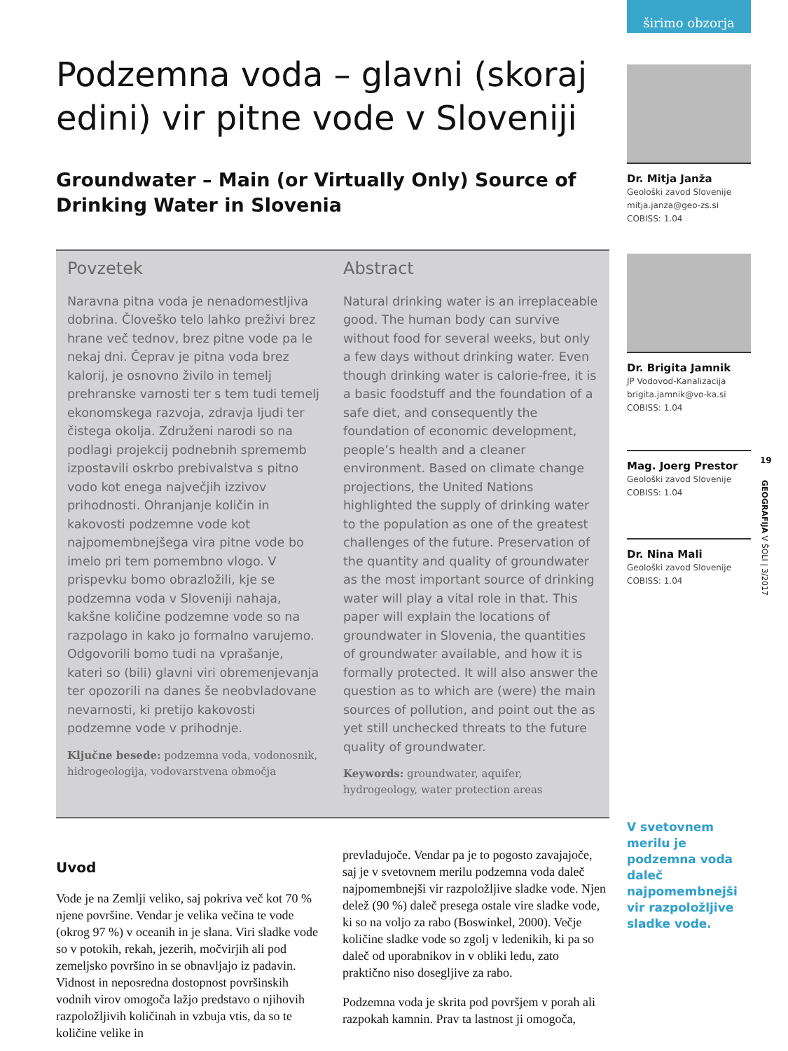Podzemna voda – glavni (skoraj edini) vir pitne vode v Sloveniji
Groundwater – Main (or Virtually Only) Source of Drinking Water in Slovenia
Povzetek
Naravna pitna voda je nenadomestljiva dobrina. Človeško telo lahko preživi brez hrane več tednov, brez pitne vode pa le nekaj dni. Čeprav je pitna voda brez kalorij, je osnovno živilo in temelj prehranske varnosti ter s tem tudi temelj ekonomskega razvoja, zdravja ljudi ter čistega okolja. Združeni narodi so na podlagi projekcij podnebnih sprememb izpostavili oskrbo prebivalstva s pitno vodo kot enega največjih izzivov prihodnosti. Ohranjanje količin in kakovosti podzemne vode kot najpomembnejšega vira pitne vode bo imelo pri tem pomembno vlogo. V prispevku bomo obrazložili, kje se podzemna voda v Sloveniji nahaja, kakšne količine podzemne vode so na razpolago in kako jo formalno varujemo. Odgovorili bomo tudi na vprašanje, kateri so (bili) glavni viri obremenjevanja ter opozorili na danes še neobvladovane nevarnosti, ki pretijo kakovosti podzemne vode v prihodnje.
Ključne besede: podzemna voda, vodonosnik, hidrogeologija, vodovarstvena območja
Abstract
Natural drinking water is an irreplaceable good. The human body can survive without food for several weeks, but only a few days without drinking water. Even though drinking water is calorie-free, it is a basic foodstuff and the foundation of a safe diet, and consequently the foundation of economic development, people’s health and a cleaner environment. Based on climate change projections, the United Nations highlighted the supply of drinking water to the population as one of the greatest challenges of the future. Preservation of the quantity and quality of groundwater as the most important source of drinking water will play a vital role in that. This paper will explain the locations of groundwater in Slovenia, the quantities of groundwater available, and how it is formally protected. It will also answer the question as to which are (were) the main sources of pollution, and point out the as yet still unchecked threats to the future quality of groundwater.
Keywords: groundwater, aquifer, hydrogeology, water protection areas
Uvod
Vode je na Zemlji veliko, saj pokriva več kot 70 % njene površine. Vendar je velika večina te vode (okrog 97 %) v oceanih in je slana. Viri sladke vode so v potokih, rekah, jezerih, močvirjih ali pod zemeljsko površino in se obnavljajo iz padavin. Vidnost in neposredna dostopnost površinskih vodnih virov omogoča lažjo predstavo o njihovih razpoložljivih količinah in vzbuja vtis, da so te količine velike in
prevladujoče. Vendar pa je to pogosto zavajajoče, saj je v svetovnem merilu podzemna voda daleč najpomembnejši vir razpoložljive sladke vode. Njen delež (90 %) daleč presega ostale vire sladke vode, ki so na voljo za rabo (Boswinkel, 2000). Večje količine sladke vode so zgolj v ledenikih, ki pa so daleč od uporabnikov in v obliki ledu, zato praktično niso dosegljive za rabo.
Podzemna voda je skrita pod površjem v porah ali razpokah kamnin. Prav ta lastnost ji omogoča,
širimo obzorja
Dr. Mitja Janža
Geološki zavod Slovenije
mitja.janza@geo-zs.si
COBISS: 1.04
Dr. Brigita Jamnik
JP Vodovod-Kanalizacija
brigita.jamnik@vo-ka.si
COBISS: 1.04
Mag. Joerg Prestor
Geološki zavod Slovenije
COBISS: 1.04
Dr. Nina Mali
Geološki zavod Slovenije
COBISS: 1.04
V svetovnem merilu je podzemna voda daleč najpomembnejši vir razpoložljive sladke vode.
19
GEOGRAFIJA V ŠOLI | 3/2017